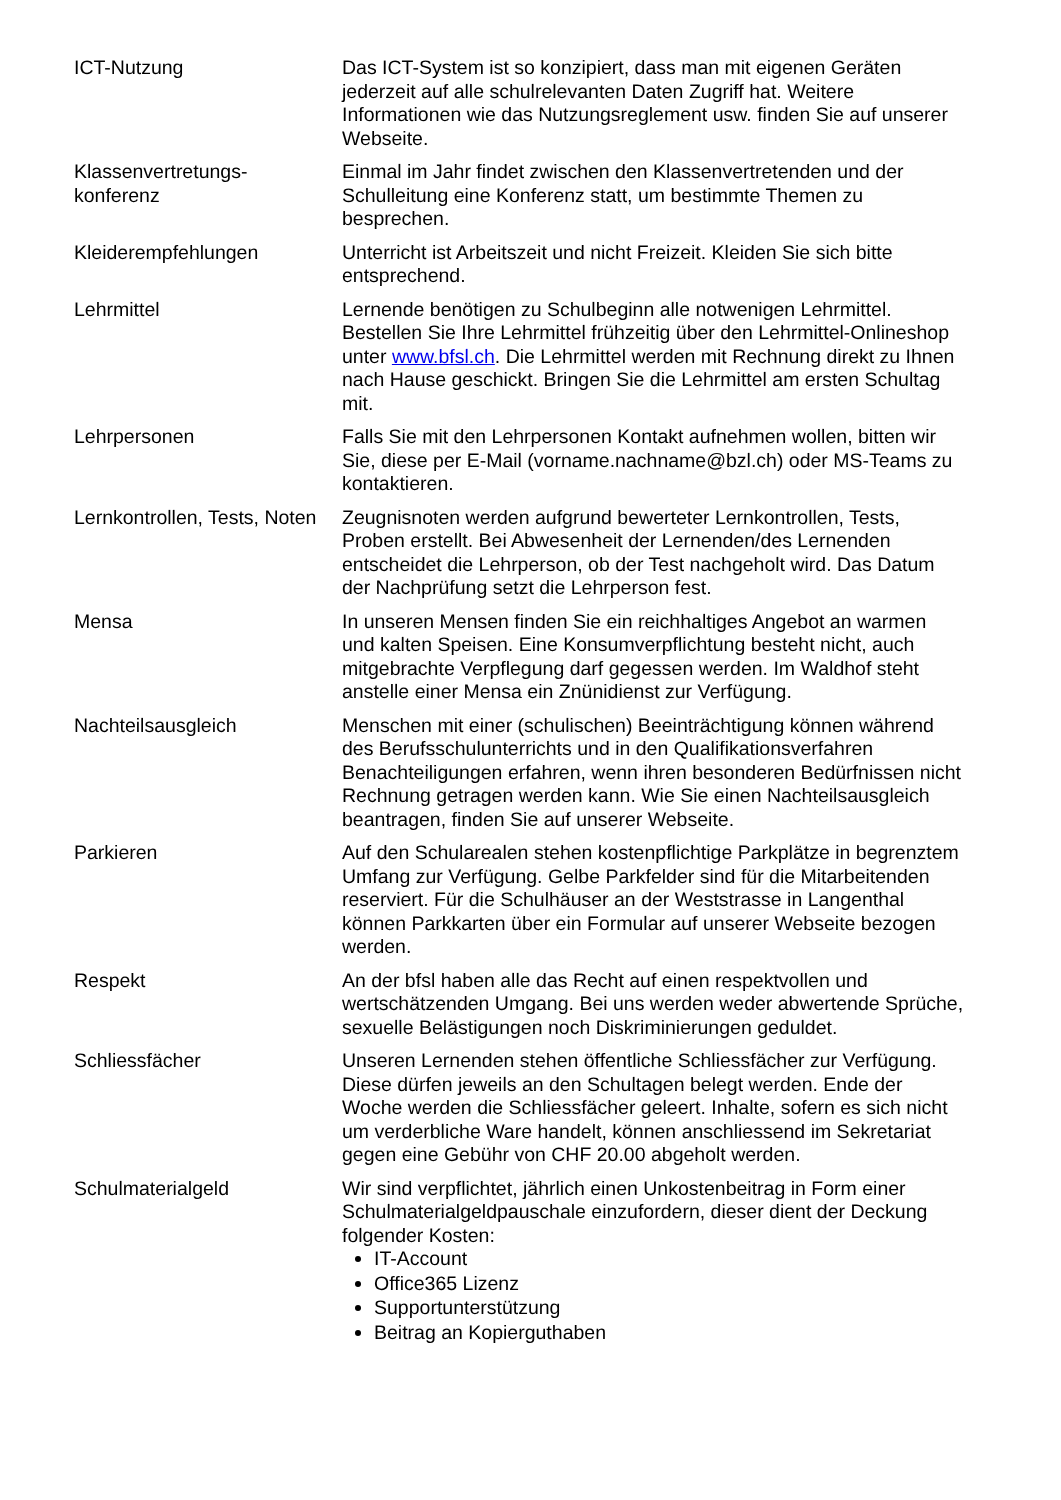| ICT-Nutzung | Das ICT-System ist so konzipiert, dass man mit eigenen Geräten jederzeit auf alle schulrelevanten Daten Zugriff hat. Weitere Informationen wie das Nutzungsreglement usw. finden Sie auf unserer Webseite. |
| Klassenvertretungs- konferenz | Einmal im Jahr findet zwischen den Klassenvertretenden und der Schulleitung eine Konferenz statt, um bestimmte Themen zu besprechen. |
| Kleiderempfehlungen | Unterricht ist Arbeitszeit und nicht Freizeit. Kleiden Sie sich bitte entsprechend. |
| Lehrmittel | Lernende benötigen zu Schulbeginn alle notwenigen Lehrmittel. Bestellen Sie Ihre Lehrmittel frühzeitig über den Lehrmittel-Onlineshop unter www.bfsl.ch . Die Lehrmittel werden mit Rechnung direkt zu Ihnen nach Hause geschickt. Bringen Sie die Lehrmittel am ersten Schultag mit. |
| Lehrpersonen | Falls Sie mit den Lehrpersonen Kontakt aufnehmen wollen, bitten wir Sie, diese per E-Mail (vorname.nachname@bzl.ch) oder MS-Teams zu kontaktieren. |
| Lernkontrollen, Tests, Noten | Zeugnisnoten werden aufgrund bewerteter Lernkontrollen, Tests, Proben erstellt. Bei Abwesenheit der Lernenden/des Lernenden entscheidet die Lehrperson, ob der Test nachgeholt wird. Das Datum der Nachprüfung setzt die Lehrperson fest. |
| Mensa | In unseren Mensen finden Sie ein reichhaltiges Angebot an warmen und kalten Speisen. Eine Konsumverpflichtung besteht nicht, auch mitgebrachte Verpflegung darf gegessen werden. Im Waldhof steht anstelle einer Mensa ein Znünidienst zur Verfügung. |
| Nachteilsausgleich | Menschen mit einer (schulischen) Beeinträchtigung können während des Berufsschulunterrichts und in den Qualifikationsverfahren Benachteiligungen erfahren, wenn ihren besonderen Bedürfnissen nicht Rechnung getragen werden kann. Wie Sie einen Nachteilsausgleich beantragen, finden Sie auf unserer Webseite. |
| Parkieren | Auf den Schularealen stehen kostenpflichtige Parkplätze in begrenztem Umfang zur Verfügung. Gelbe Parkfelder sind für die Mitarbeitenden reserviert. Für die Schulhäuser an der Weststrasse in Langenthal können Parkkarten über ein Formular auf unserer Webseite bezogen werden. |
| Respekt | An der bfsl haben alle das Recht auf einen respektvollen und wertschätzenden Umgang. Bei uns werden weder abwertende Sprüche, sexuelle Belästigungen noch Diskriminierungen geduldet. |
| Schliessfächer | Unseren Lernenden stehen öffentliche Schliessfächer zur Verfügung. Diese dürfen jeweils an den Schultagen belegt werden. Ende der Woche werden die Schliessfächer geleert. Inhalte, sofern es sich nicht um verderbliche Ware handelt, können anschliessend im Sekretariat gegen eine Gebühr von CHF 20.00 abgeholt werden. |
| Schulmaterialgeld | Wir sind verpflichtet, jährlich einen Unkostenbeitrag in Form einer Schulmaterialgeldpauschale einzufordern, dieser dient der Deckung folgender Kosten: IT-Account Office365 Lizenz Supportunterstützung Beitrag an Kopierguthaben |